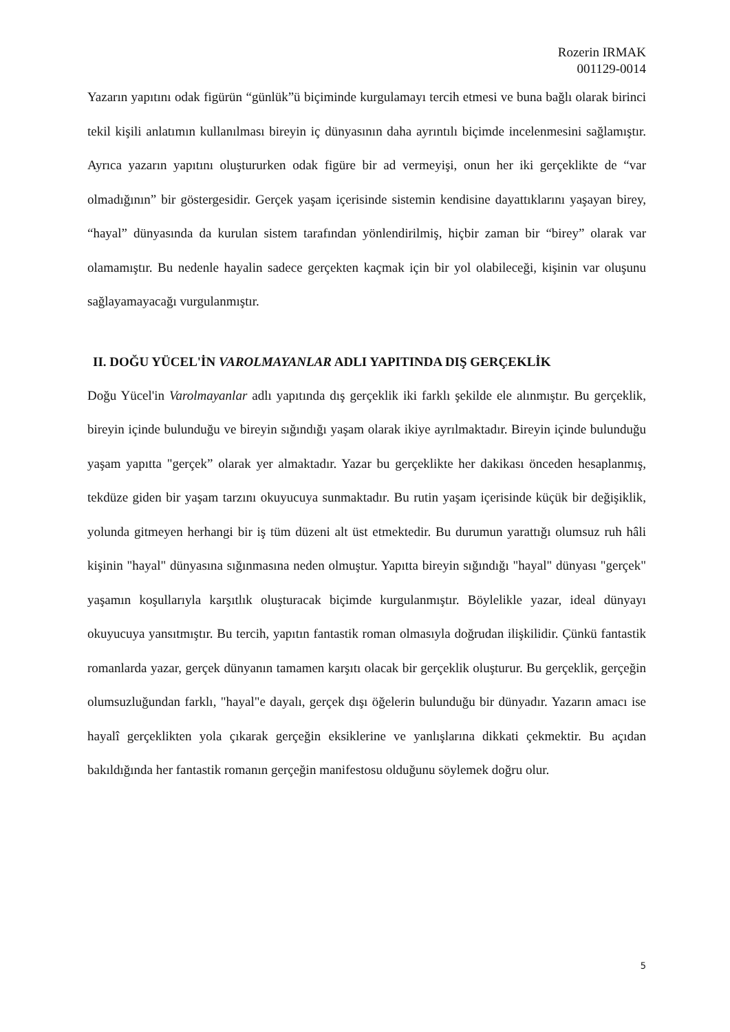Rozerin IRMAK
001129-0014
Yazarın yapıtını odak figürün “günlük”ü biçiminde kurgulamayı tercih etmesi ve buna bağlı olarak birinci tekil kişili anlatımın kullanılması bireyin iç dünyasının daha ayrıntılı biçimde incelenmesini sağlamıştır. Ayrıca yazarın yapıtını oluştururken odak figüre bir ad vermeyişi, onun her iki gerçeklikte de “var olmadığının” bir göstergesidir. Gerçek yaşam içerisinde sistemin kendisine dayattıklarını yaşayan birey, “hayal” dünyasında da kurulan sistem tarafından yönlendirilmiş, hiçbir zaman bir “birey” olarak var olamamıştır. Bu nedenle hayalin sadece gerçekten kaçmak için bir yol olabileceği, kişinin var oluşunu sağlayamayacağı vurgulanmıştır.
II. DOĞU YÜCEL'İN VAROLMAYANLAR ADLI YAPITINDA DIŞ GERÇEKLİK
Doğu Yücel'in Varolmayanlar adlı yapıtında dış gerçeklik iki farklı şekilde ele alınmıştır. Bu gerçeklik, bireyin içinde bulunduğu ve bireyin sığındığı yaşam olarak ikiye ayrılmaktadır. Bireyin içinde bulunduğu yaşam yapıtta "gerçek” olarak yer almaktadır. Yazar bu gerçeklikte her dakikası önceden hesaplanmış, tekdüze giden bir yaşam tarzını okuyucuya sunmaktadır. Bu rutin yaşam içerisinde küçük bir değişiklik, yolunda gitmeyen herhangi bir iş tüm düzeni alt üst etmektedir. Bu durumun yarattığı olumsuz ruh hâli kişinin "hayal" dünyasına sığınmasına neden olmuştur. Yapıtta bireyin sığındığı "hayal" dünyası "gerçek" yaşamın koşullarıyla karşıtlık oluşturacak biçimde kurgulanmıştır. Böylelikle yazar, ideal dünyayı okuyucuya yansıtmıştır. Bu tercih, yapıtın fantastik roman olmasıyla doğrudan ilişkilidir. Çünkü fantastik romanlarda yazar, gerçek dünyanın tamamen karşıtı olacak bir gerçeklik oluşturur. Bu gerçeklik, gerçeğin olumsuzluğundan farklı, "hayal"e dayalı, gerçek dışı öğelerin bulunduğu bir dünyadır. Yazarın amacı ise hayalî gerçeklikten yola çıkarak gerçeğin eksiklerine ve yanlışlarına dikkati çekmektir. Bu açıdan bakıldığında her fantastik romanın gerçeğin manifestosu olduğunu söylemek doğru olur.
5